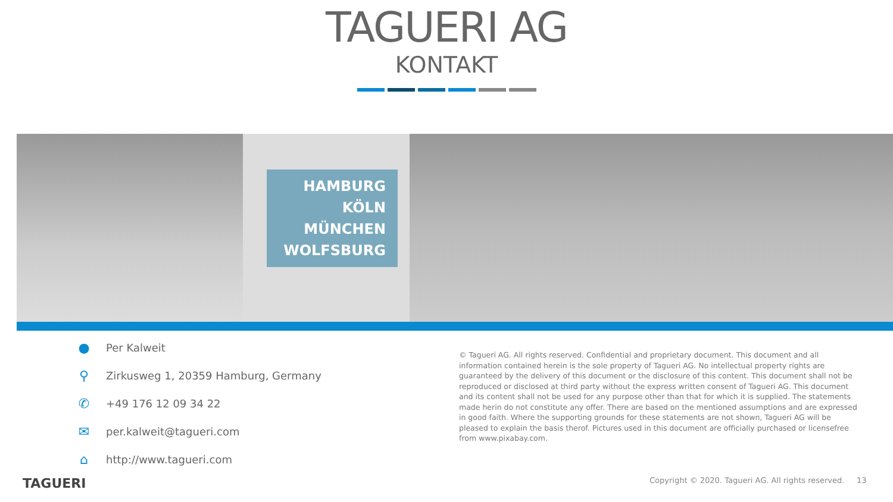TAGUERI AG
KONTAKT
HAMBURG
KÖLN
MÜNCHEN
WOLFSBURG
● Per Kalweit
⚲ Zirkusweg 1, 20359 Hamburg, Germany
✆ +49 176 12 09 34 22
✉ per.kalweit@tagueri.com
⌂ http://www.tagueri.com
© Tagueri AG. All rights reserved. Confidential and proprietary document. This document and all information contained herein is the sole property of Tagueri AG. No intellectual property rights are guaranteed by the delivery of this document or the disclosure of this content. This document shall not be reproduced or disclosed at third party without the express written consent of Tagueri AG. This document and its content shall not be used for any purpose other than that for which it is supplied. The statements made herin do not constitute any offer. There are based on the mentioned assumptions and are expressed in good faith. Where the supporting grounds for these statements are not shown, Tagueri AG will be pleased to explain the basis therof. Pictures used in this document are officially purchased or licensefree from www.pixabay.com.
TAGUERI
Copyright © 2020. Tagueri AG. All rights reserved. 13